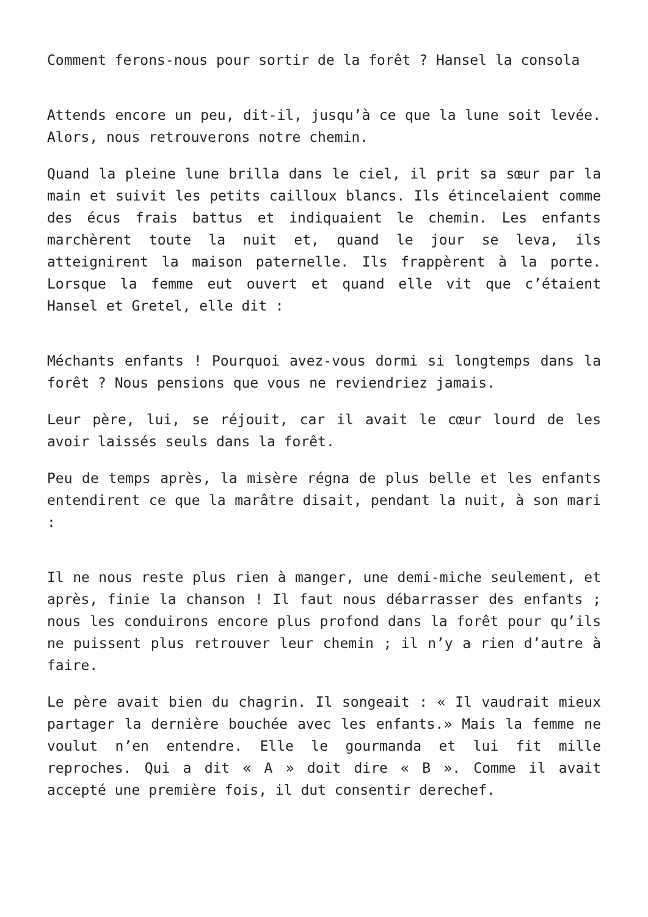Comment ferons-nous pour sortir de la forêt ? Hansel la consola
Attends encore un peu, dit-il, jusqu’à ce que la lune soit levée. Alors, nous retrouverons notre chemin.
Quand la pleine lune brilla dans le ciel, il prit sa sœur par la main et suivit les petits cailloux blancs. Ils étincelaient comme des écus frais battus et indiquaient le chemin. Les enfants marchèrent toute la nuit et, quand le jour se leva, ils atteignirent la maison paternelle. Ils frappèrent à la porte. Lorsque la femme eut ouvert et quand elle vit que c’étaient Hansel et Gretel, elle dit :
Méchants enfants ! Pourquoi avez-vous dormi si longtemps dans la forêt ? Nous pensions que vous ne reviendriez jamais.
Leur père, lui, se réjouit, car il avait le cœur lourd de les avoir laissés seuls dans la forêt.
Peu de temps après, la misère régna de plus belle et les enfants entendirent ce que la marâtre disait, pendant la nuit, à son mari :
Il ne nous reste plus rien à manger, une demi-miche seulement, et après, finie la chanson ! Il faut nous débarrasser des enfants ; nous les conduirons encore plus profond dans la forêt pour qu’ils ne puissent plus retrouver leur chemin ; il n’y a rien d’autre à faire.
Le père avait bien du chagrin. Il songeait : « Il vaudrait mieux partager la dernière bouchée avec les enfants.» Mais la femme ne voulut n’en entendre. Elle le gourmanda et lui fit mille reproches. Qui a dit « A » doit dire « B ». Comme il avait accepté une première fois, il dut consentir derechef.